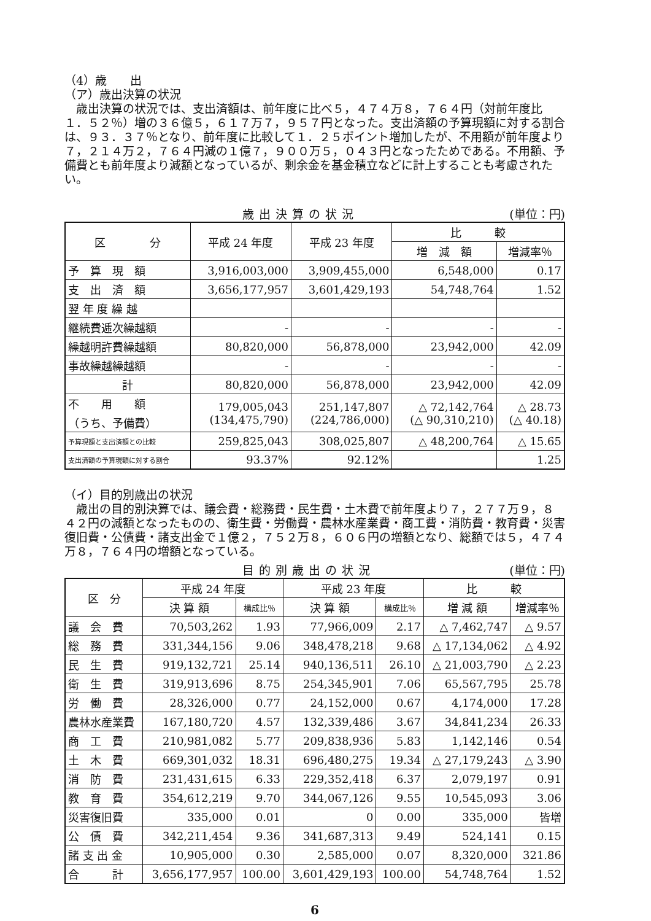（4）歳　　出
（ア）歳出決算の状況
　歳出決算の状況では、支出済額は、前年度に比べ５，４７４万８，７６４円（対前年度比１．５２％）増の３６億５，６１７万７，９５７円となった。支出済額の予算現額に対する割合は、９３．３７％となり、前年度に比較して１．２５ポイント増加したが、不用額が前年度より７，２１４万２，７６４円減の１億７，９００万５，０４３円となったためである。不用額、予備費とも前年度より減額となっているが、剰余金を基金積立などに計上することも考慮されたい。
歳出決算の状況 (単位：円)
| 区 分 | 平成 24 年度 | 平成 23 年度 | 比 較 | |
| --- | --- | --- | --- | --- |
| | | | 増 減 額 | 増減率％ |
| 予 算 現 額 | 3,916,003,000 | 3,909,455,000 | 6,548,000 | 0.17 |
| 支 出 済 額 | 3,656,177,957 | 3,601,429,193 | 54,748,764 | 1.52 |
| 翌 年 度 繰 越 | | | | |
| 継続費逓次繰越額 | - | - | - | - |
| 繰越明許費繰越額 | 80,820,000 | 56,878,000 | 23,942,000 | 42.09 |
| 事故繰越繰越額 | - | - | - | - |
| 計 | 80,820,000 | 56,878,000 | 23,942,000 | 42.09 |
| 不 用 額 （うち、予備費） | 179,005,043 (134,475,790) | 251,147,807 (224,786,000) | △ 72,142,764 (△ 90,310,210) | △ 28.73 (△ 40.18) |
| 予算現額と支出済額との比較 | 259,825,043 | 308,025,807 | △ 48,200,764 | △ 15.65 |
| 支出済額の予算現額に対する割合 | 93.37% | 92.12% | | 1.25 |
（イ）目的別歳出の状況
　歳出の目的別決算では、議会費・総務費・民生費・土木費で前年度より７，２７７万９，８４２円の減額となったものの、衛生費・労働費・農林水産業費・商工費・消防費・教育費・災害復旧費・公債費・諸支出金で１億２，７５２万８，６０６円の増額となり、総額では５，４７４万８，７６４円の増額となっている。
目的別歳出の状況 (単位：円)
| 区 分 | 平成 24 年度 | | 平成 23 年度 | | 比 較 | |
| --- | --- | --- | --- | --- | --- | --- |
| | 決 算 額 | 構成比％ | 決 算 額 | 構成比％ | 増 減 額 | 増減率％ |
| 議 会 費 | 70,503,262 | 1.93 | 77,966,009 | 2.17 | △ 7,462,747 | △ 9.57 |
| 総 務 費 | 331,344,156 | 9.06 | 348,478,218 | 9.68 | △ 17,134,062 | △ 4.92 |
| 民 生 費 | 919,132,721 | 25.14 | 940,136,511 | 26.10 | △ 21,003,790 | △ 2.23 |
| 衛 生 費 | 319,913,696 | 8.75 | 254,345,901 | 7.06 | 65,567,795 | 25.78 |
| 労 働 費 | 28,326,000 | 0.77 | 24,152,000 | 0.67 | 4,174,000 | 17.28 |
| 農林水産業費 | 167,180,720 | 4.57 | 132,339,486 | 3.67 | 34,841,234 | 26.33 |
| 商 工 費 | 210,981,082 | 5.77 | 209,838,936 | 5.83 | 1,142,146 | 0.54 |
| 土 木 費 | 669,301,032 | 18.31 | 696,480,275 | 19.34 | △ 27,179,243 | △ 3.90 |
| 消 防 費 | 231,431,615 | 6.33 | 229,352,418 | 6.37 | 2,079,197 | 0.91 |
| 教 育 費 | 354,612,219 | 9.70 | 344,067,126 | 9.55 | 10,545,093 | 3.06 |
| 災害復旧費 | 335,000 | 0.01 | 0 | 0.00 | 335,000 | 皆増 |
| 公 債 費 | 342,211,454 | 9.36 | 341,687,313 | 9.49 | 524,141 | 0.15 |
| 諸 支 出 金 | 10,905,000 | 0.30 | 2,585,000 | 0.07 | 8,320,000 | 321.86 |
| 合 計 | 3,656,177,957 | 100.00 | 3,601,429,193 | 100.00 | 54,748,764 | 1.52 |
6